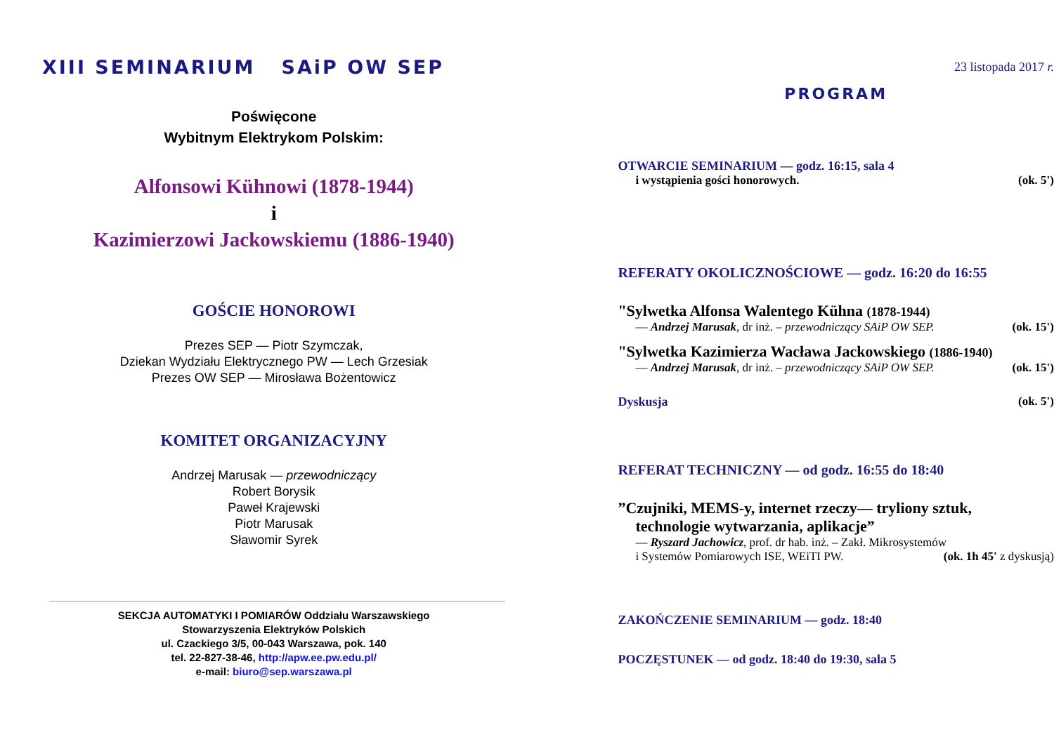XIII SEMINARIUM SAiP OW SEP
Poświęcone
Wybitnym Elektrykom Polskim:
Alfonsowi Kühnowi (1878-1944)
i
Kazimierzowi Jackowskiemu (1886-1940)
GOŚCIE HONOROWI
Prezes SEP — Piotr Szymczak,
Dziekan Wydziału Elektrycznego PW — Lech Grzesiak
Prezes OW SEP — Mirosława Bożentowicz
KOMITET ORGANIZACYJNY
Andrzej Marusak — przewodniczący
Robert Borysik
Paweł Krajewski
Piotr Marusak
Sławomir Syrek
SEKCJA AUTOMATYKI I POMIARÓW Oddziału Warszawskiego
Stowarzyszenia Elektryków Polskich
ul. Czackiego 3/5, 00-043 Warszawa, pok. 140
tel. 22-827-38-46, http://apw.ee.pw.edu.pl/
e-mail: biuro@sep.warszawa.pl
23 listopada 2017 r.
PROGRAM
OTWARCIE SEMINARIUM — godz. 16:15, sala 4
i wystąpienia gości honorowych. (ok. 5')
REFERATY OKOLICZNOŚCIOWE — godz. 16:20 do 16:55
"Sylwetka Alfonsa Walentego Kühna (1878-1944)
— Andrzej Marusak, dr inż. – przewodniczący SAiP OW SEP. (ok. 15')
"Sylwetka Kazimierza Wacława Jackowskiego (1886-1940)
— Andrzej Marusak, dr inż. – przewodniczący SAiP OW SEP. (ok. 15')
Dyskusja (ok. 5')
REFERAT TECHNICZNY — od godz. 16:55 do 18:40
”Czujniki, MEMS-y, internet rzeczy— tryliony sztuk,
technologie wytwarzania, aplikacje”
— Ryszard Jachowicz, prof. dr hab. inż. – Zakł. Mikrosystemów
i Systemów Pomiarowych ISE, WEiTI PW. (ok. 1h 45' z dyskusją)
ZAKOŃCZENIE SEMINARIUM — godz. 18:40
POCZĘSTUNEK — od godz. 18:40 do 19:30, sala 5